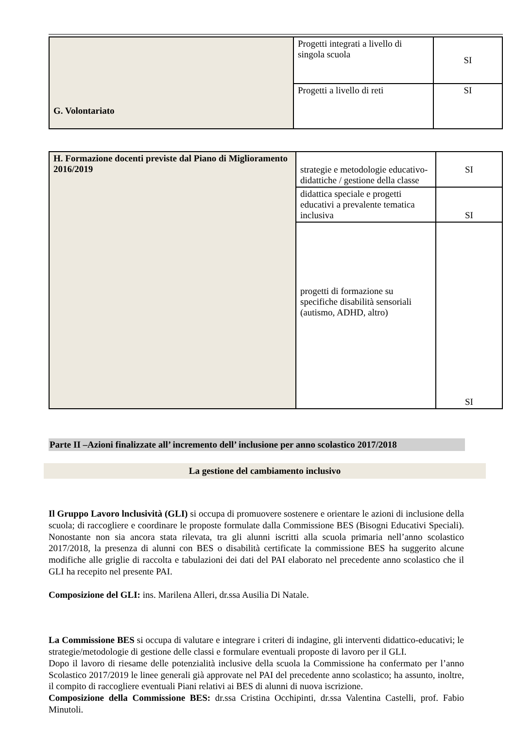| G. Volontariato | Progetti integrati a livello di singola scuola | SI |
| | Progetti a livello di reti | SI |
| H. Formazione docenti previste dal Piano di Miglioramento 2016/2019 | strategie e metodologie educativo-didattiche / gestione della classe | SI |
| | didattica speciale e progetti educativi a prevalente tematica inclusiva | SI |
| | progetti di formazione su specifiche disabilità sensoriali (autismo, ADHD, altro) | SI |
Parte II –Azioni finalizzate all’ incremento dell’ inclusione per anno scolastico 2017/2018
La gestione del cambiamento inclusivo
Il Gruppo Lavoro lnclusività (GLI) si occupa di promuovere sostenere e orientare le azioni di inclusione della scuola; di raccogliere e coordinare le proposte formulate dalla Commissione BES (Bisogni Educativi Speciali). Nonostante non sia ancora stata rilevata, tra gli alunni iscritti alla scuola primaria nell’anno scolastico 2017/2018, la presenza di alunni con BES o disabilità certificate la commissione BES ha suggerito alcune modifiche alle griglie di raccolta e tabulazioni dei dati del PAI elaborato nel precedente anno scolastico che il GLI ha recepito nel presente PAI.
Composizione del GLI: ins. Marilena Alleri, dr.ssa Ausilia Di Natale.
La Commissione BES si occupa di valutare e integrare i criteri di indagine, gli interventi didattico-educativi; le strategie/metodologie di gestione delle classi e formulare eventuali proposte di lavoro per il GLI.
Dopo il lavoro di riesame delle potenzialità inclusive della scuola la Commissione ha confermato per l’anno Scolastico 2017/2019 le linee generali già approvate nel PAI del precedente anno scolastico; ha assunto, inoltre, il compito di raccogliere eventuali Piani relativi ai BES di alunni di nuova iscrizione.
Composizione della Commissione BES: dr.ssa Cristina Occhipinti, dr.ssa Valentina Castelli, prof. Fabio Minutoli.